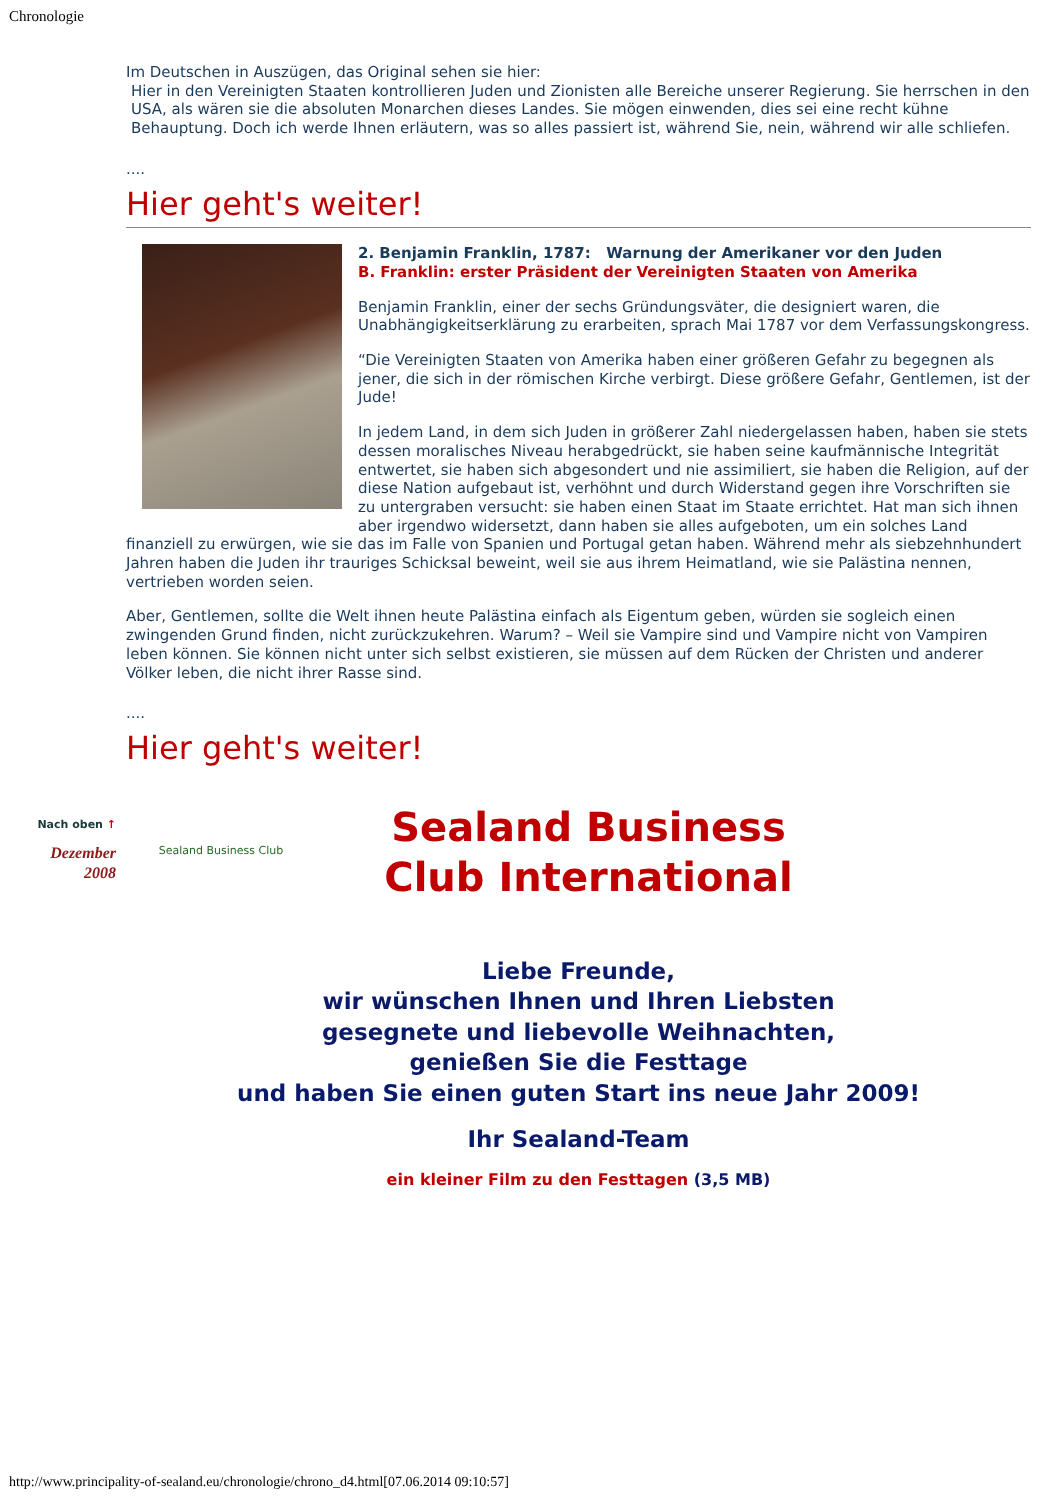Chronologie
Im Deutschen in Auszügen, das Original sehen sie hier:
Hier in den Vereinigten Staaten kontrollieren Juden und Zionisten alle Bereiche unserer Regierung. Sie herrschen in den USA, als wären sie die absoluten Monarchen dieses Landes. Sie mögen einwenden, dies sei eine recht kühne Behauptung. Doch ich werde Ihnen erläutern, was so alles passiert ist, während Sie, nein, während wir alle schliefen.
....
Hier geht's weiter!
2. Benjamin Franklin, 1787: Warnung der Amerikaner vor den Juden
B. Franklin: erster Präsident der Vereinigten Staaten von Amerika
Benjamin Franklin, einer der sechs Gründungsväter, die designiert waren, die Unabhängigkeitserklärung zu erarbeiten, sprach Mai 1787 vor dem Verfassungskongress.
“Die Vereinigten Staaten von Amerika haben einer größeren Gefahr zu begegnen als jener, die sich in der römischen Kirche verbirgt. Diese größere Gefahr, Gentlemen, ist der Jude!
In jedem Land, in dem sich Juden in größerer Zahl niedergelassen haben, haben sie stets dessen moralisches Niveau herabgedrückt, sie haben seine kaufmännische Integrität entwertet, sie haben sich abgesondert und nie assimiliert, sie haben die Religion, auf der diese Nation aufgebaut ist, verhöhnt und durch Widerstand gegen ihre Vorschriften sie zu untergraben versucht: sie haben einen Staat im Staate errichtet. Hat man sich ihnen aber irgendwo widersetzt, dann haben sie alles aufgeboten, um ein solches Land finanziell zu erwürgen, wie sie das im Falle von Spanien und Portugal getan haben. Während mehr als siebzehnhundert Jahren haben die Juden ihr trauriges Schicksal beweint, weil sie aus ihrem Heimatland, wie sie Palästina nennen, vertrieben worden seien.
Aber, Gentlemen, sollte die Welt ihnen heute Palästina einfach als Eigentum geben, würden sie sogleich einen zwingenden Grund finden, nicht zurückzukehren. Warum? – Weil sie Vampire sind und Vampire nicht von Vampiren leben können. Sie können nicht unter sich selbst existieren, sie müssen auf dem Rücken der Christen und anderer Völker leben, die nicht ihrer Rasse sind.
....
Hier geht's weiter!
Sealand Business Club
Sealand Business
Club International
Liebe Freunde,
wir wünschen Ihnen und Ihren Liebsten
gesegnete und liebevolle Weihnachten,
genießen Sie die Festtage
und haben Sie einen guten Start ins neue Jahr 2009!
Ihr Sealand-Team
ein kleiner Film zu den Festtagen (3,5 MB)
Nach oben ↑
Dezember
2008
http://www.principality-of-sealand.eu/chronologie/chrono_d4.html[07.06.2014 09:10:57]